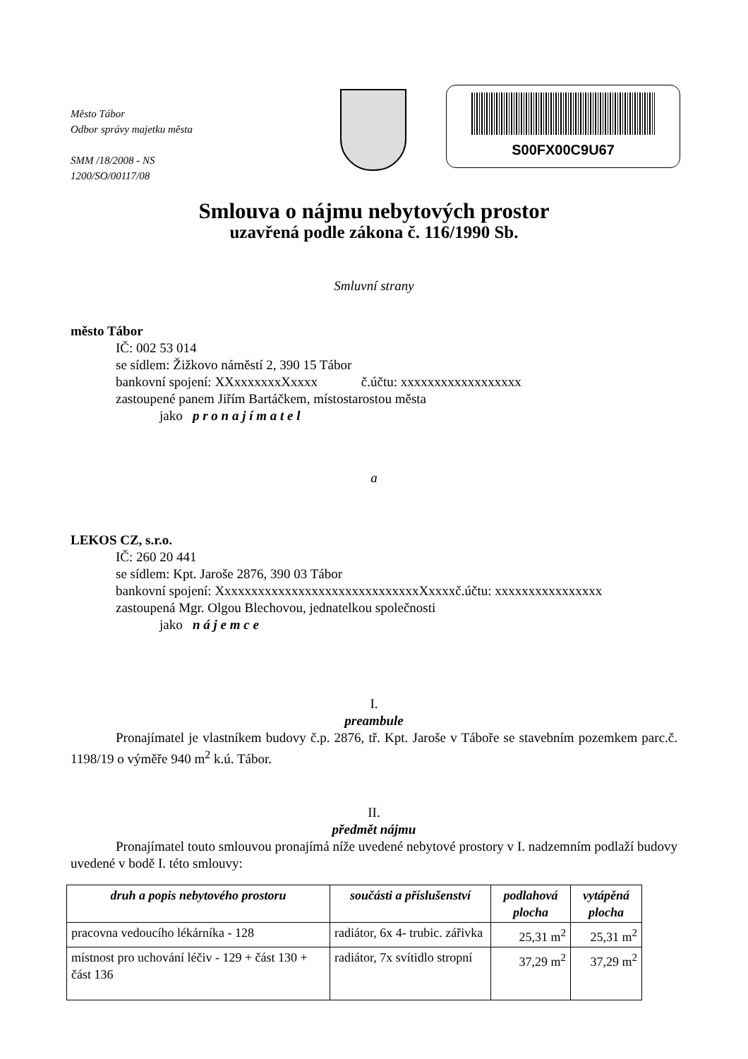Město Tábor
Odbor správy majetku města
SMM /18/2008 - NS
1200/SO/00117/08
S00FX00C9U67
Smlouva o nájmu nebytových prostor
uzavřená podle zákona č. 116/1990 Sb.
Smluvní strany
město Tábor
IČ: 002 53 014
se sídlem: Žižkovo náměstí 2, 390 15 Tábor
bankovní spojení: XXxxxxxxxXxxxx č.účtu: xxxxxxxxxxxxxxxxxx
zastoupené panem Jiřím Bartáčkem, místostarostou města
jako p r o n a j í m a t e l
a
LEKOS CZ, s.r.o.
IČ: 260 20 441
se sídlem: Kpt. Jaroše 2876, 390 03 Tábor
bankovní spojení: XxxxxxxxxxxxxxxxxxxxxxxxxxxxxxXxxxxč.účtu: xxxxxxxxxxxxxxxx
zastoupená Mgr. Olgou Blechovou, jednatelkou společnosti
jako n á j e m c e
I.
preambule
Pronajímatel je vlastníkem budovy č.p. 2876, tř. Kpt. Jaroše v Táboře se stavebním pozemkem parc.č. 1198/19 o výměře 940 m<sup>2</sup> k.ú. Tábor.
II.
předmět nájmu
Pronajímatel touto smlouvou pronajímá níže uvedené nebytové prostory v I. nadzemním podlaží budovy uvedené v bodě I. této smlouvy:
| druh a popis nebytového prostoru | součásti a příslušenství | podlahová plocha | vytápěná plocha |
| --- | --- | --- | --- |
| pracovna vedoucího lékárníka - 128 | radiátor, 6x 4- trubic. zářivka | 25,31 m<sup>2</sup> | 25,31 m<sup>2</sup> |
| místnost pro uchování léčiv - 129 + část 130 + část 136 | radiátor, 7x svítidlo stropní | 37,29 m<sup>2</sup> | 37,29 m<sup>2</sup> |